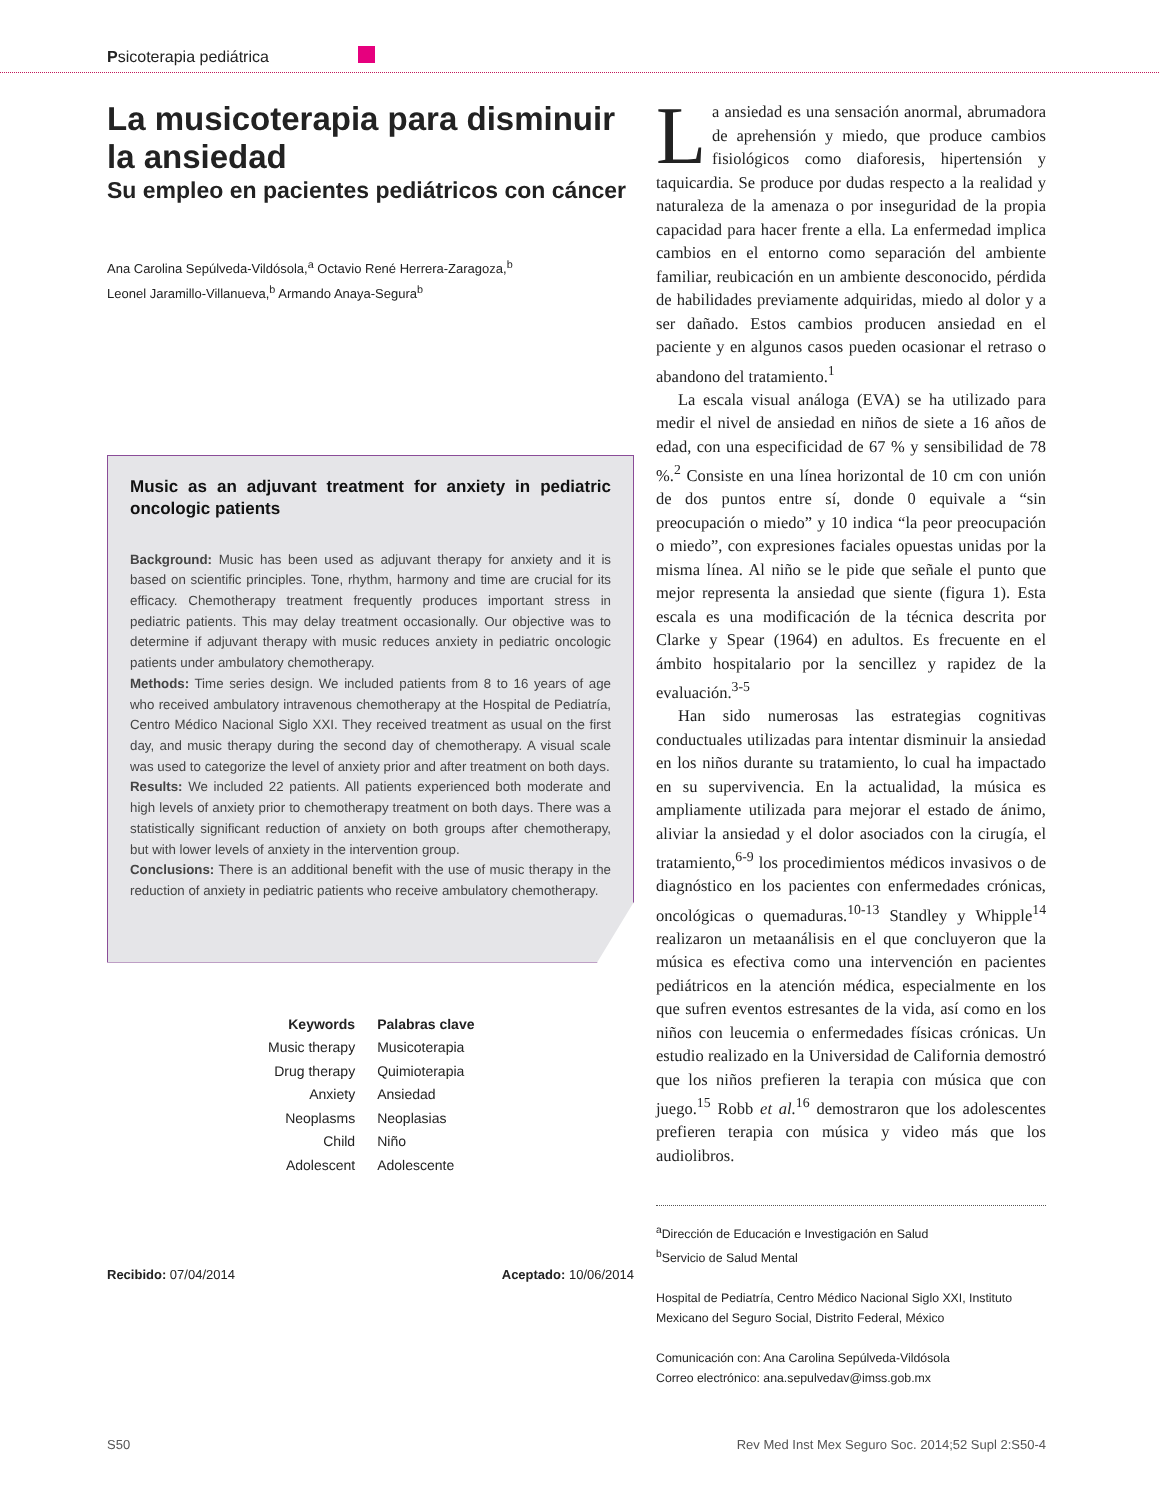Psicoterapia pediátrica
La musicoterapia para disminuir la ansiedad
Su empleo en pacientes pediátricos con cáncer
Ana Carolina Sepúlveda-Vildósola,<sup>a</sup> Octavio René Herrera-Zaragoza,<sup>b</sup>
Leonel Jaramillo-Villanueva,<sup>b</sup> Armando Anaya-Segura<sup>b</sup>
Music as an adjuvant treatment for anxiety in pediatric oncologic patients
Background: Music has been used as adjuvant therapy for anxiety and it is based on scientific principles. Tone, rhythm, harmony and time are crucial for its efficacy. Chemotherapy treatment frequently produces important stress in pediatric patients. This may delay treatment occasionally. Our objective was to determine if adjuvant therapy with music reduces anxiety in pediatric oncologic patients under ambulatory chemotherapy.
Methods: Time series design. We included patients from 8 to 16 years of age who received ambulatory intravenous chemotherapy at the Hospital de Pediatría, Centro Médico Nacional Siglo XXI. They received treatment as usual on the first day, and music therapy during the second day of chemotherapy. A visual scale was used to categorize the level of anxiety prior and after treatment on both days.
Results: We included 22 patients. All patients experienced both moderate and high levels of anxiety prior to chemotherapy treatment on both days. There was a statistically significant reduction of anxiety on both groups after chemotherapy, but with lower levels of anxiety in the intervention group.
Conclusions: There is an additional benefit with the use of music therapy in the reduction of anxiety in pediatric patients who receive ambulatory chemotherapy.
| Keywords | Palabras clave |
| --- | --- |
| Music therapy | Musicoterapia |
| Drug therapy | Quimioterapia |
| Anxiety | Ansiedad |
| Neoplasms | Neoplasias |
| Child | Niño |
| Adolescent | Adolescente |
Recibido: 07/04/2014 Aceptado: 10/06/2014
La ansiedad es una sensación anormal, abrumadora de aprehensión y miedo, que produce cambios fisiológicos como diaforesis, hipertensión y taquicardia. Se produce por dudas respecto a la realidad y naturaleza de la amenaza o por inseguridad de la propia capacidad para hacer frente a ella. La enfermedad implica cambios en el entorno como separación del ambiente familiar, reubicación en un ambiente desconocido, pérdida de habilidades previamente adquiridas, miedo al dolor y a ser dañado. Estos cambios producen ansiedad en el paciente y en algunos casos pueden ocasionar el retraso o abandono del tratamiento.<sup>1</sup>
La escala visual análoga (EVA) se ha utilizado para medir el nivel de ansiedad en niños de siete a 16 años de edad, con una especificidad de 67 % y sensibilidad de 78 %.<sup>2</sup> Consiste en una línea horizontal de 10 cm con unión de dos puntos entre sí, donde 0 equivale a “sin preocupación o miedo” y 10 indica “la peor preocupación o miedo”, con expresiones faciales opuestas unidas por la misma línea. Al niño se le pide que señale el punto que mejor representa la ansiedad que siente (figura 1). Esta escala es una modificación de la técnica descrita por Clarke y Spear (1964) en adultos. Es frecuente en el ámbito hospitalario por la sencillez y rapidez de la evaluación.<sup>3-5</sup>
Han sido numerosas las estrategias cognitivas conductuales utilizadas para intentar disminuir la ansiedad en los niños durante su tratamiento, lo cual ha impactado en su supervivencia. En la actualidad, la música es ampliamente utilizada para mejorar el estado de ánimo, aliviar la ansiedad y el dolor asociados con la cirugía, el tratamiento,<sup>6-9</sup> los procedimientos médicos invasivos o de diagnóstico en los pacientes con enfermedades crónicas, oncológicas o quemaduras.<sup>10-13</sup> Standley y Whipple<sup>14</sup> realizaron un metaanálisis en el que concluyeron que la música es efectiva como una intervención en pacientes pediátricos en la atención médica, especialmente en los que sufren eventos estresantes de la vida, así como en los niños con leucemia o enfermedades físicas crónicas. Un estudio realizado en la Universidad de California demostró que los niños prefieren la terapia con música que con juego.<sup>15</sup> Robb et al.<sup>16</sup> demostraron que los adolescentes prefieren terapia con música y video más que los audiolibros.
<sup>a</sup> Dirección de Educación e Investigación en Salud
<sup>b</sup> Servicio de Salud Mental
Hospital de Pediatría, Centro Médico Nacional Siglo XXI, Instituto Mexicano del Seguro Social, Distrito Federal, México
Comunicación con: Ana Carolina Sepúlveda-Vildósola
Correo electrónico: ana.sepulvedav@imss.gob.mx
S50 Rev Med Inst Mex Seguro Soc. 2014;52 Supl 2:S50-4